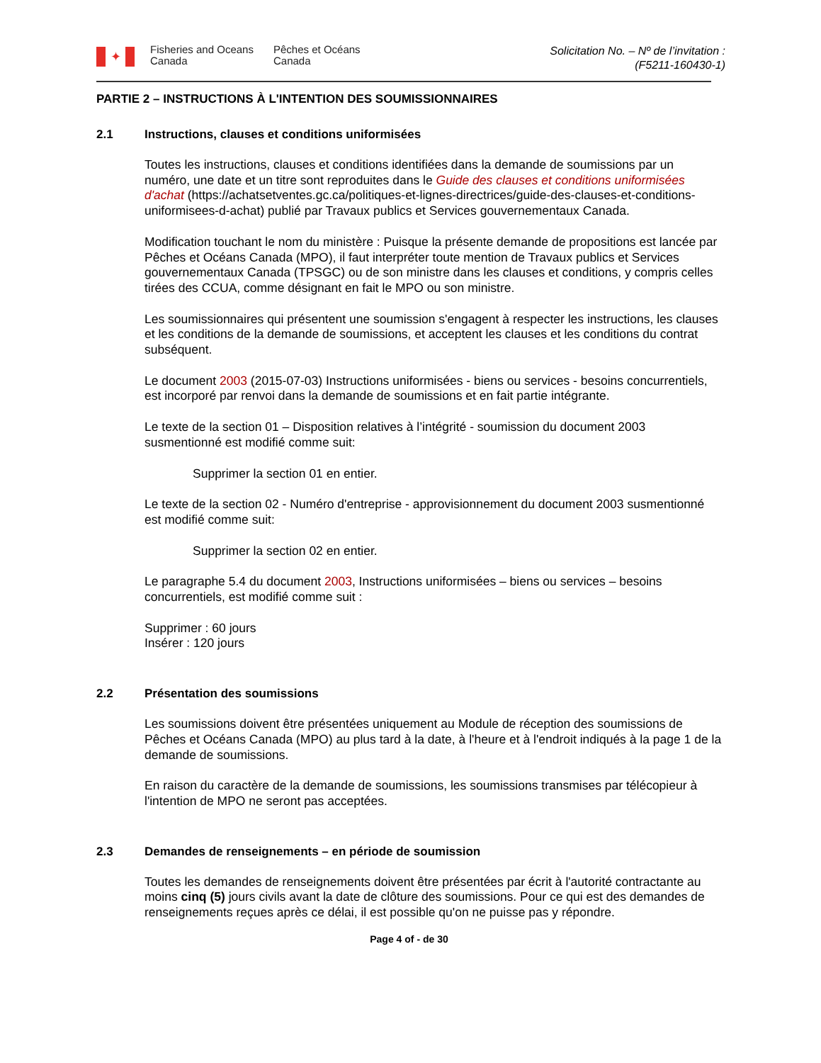✦
Fisheries and Oceans Canada
Pêches et Océans Canada
Solicitation No. – Nº de l’invitation :
(F5211-160430-1)
PARTIE 2 – INSTRUCTIONS À L'INTENTION DES SOUMISSIONNAIRES
2.1 Instructions, clauses et conditions uniformisées
Toutes les instructions, clauses et conditions identifiées dans la demande de soumissions par un numéro, une date et un titre sont reproduites dans le Guide des clauses et conditions uniformisées d'achat (https://achatsetventes.gc.ca/politiques-et-lignes-directrices/guide-des-clauses-et-conditions-uniformisees-d-achat) publié par Travaux publics et Services gouvernementaux Canada.
Modification touchant le nom du ministère : Puisque la présente demande de propositions est lancée par Pêches et Océans Canada (MPO), il faut interpréter toute mention de Travaux publics et Services gouvernementaux Canada (TPSGC) ou de son ministre dans les clauses et conditions, y compris celles tirées des CCUA, comme désignant en fait le MPO ou son ministre.
Les soumissionnaires qui présentent une soumission s'engagent à respecter les instructions, les clauses et les conditions de la demande de soumissions, et acceptent les clauses et les conditions du contrat subséquent.
Le document 2003 (2015-07-03) Instructions uniformisées - biens ou services - besoins concurrentiels, est incorporé par renvoi dans la demande de soumissions et en fait partie intégrante.
Le texte de la section 01 – Disposition relatives à l’intégrité - soumission du document 2003 susmentionné est modifié comme suit:
Supprimer la section 01 en entier.
Le texte de la section 02 - Numéro d'entreprise - approvisionnement du document 2003 susmentionné est modifié comme suit:
Supprimer la section 02 en entier.
Le paragraphe 5.4 du document 2003, Instructions uniformisées – biens ou services – besoins concurrentiels, est modifié comme suit :
Supprimer : 60 jours
Insérer : 120 jours
2.2 Présentation des soumissions
Les soumissions doivent être présentées uniquement au Module de réception des soumissions de Pêches et Océans Canada (MPO) au plus tard à la date, à l'heure et à l'endroit indiqués à la page 1 de la demande de soumissions.
En raison du caractère de la demande de soumissions, les soumissions transmises par télécopieur à l'intention de MPO ne seront pas acceptées.
2.3 Demandes de renseignements – en période de soumission
Toutes les demandes de renseignements doivent être présentées par écrit à l'autorité contractante au moins cinq (5) jours civils avant la date de clôture des soumissions. Pour ce qui est des demandes de renseignements reçues après ce délai, il est possible qu'on ne puisse pas y répondre.
Page 4 of - de 30